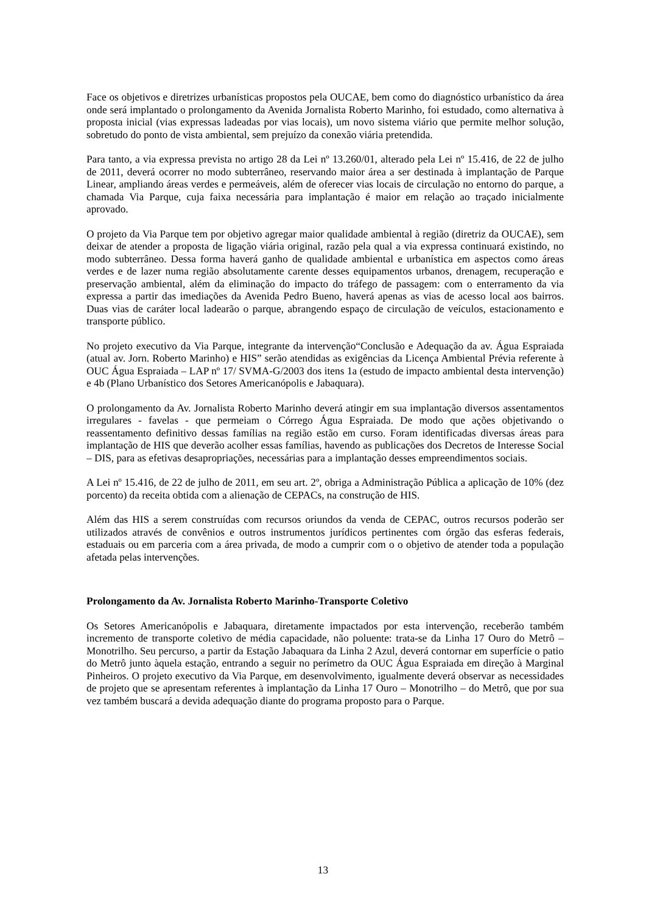Face os objetivos e diretrizes urbanísticas propostos pela OUCAE, bem como do diagnóstico urbanístico da área onde será implantado o prolongamento da Avenida Jornalista Roberto Marinho, foi estudado, como alternativa à proposta inicial (vias expressas ladeadas por vias locais), um novo sistema viário que permite melhor solução, sobretudo do ponto de vista ambiental, sem prejuízo da conexão viária pretendida.
Para tanto, a via expressa prevista no artigo 28 da Lei nº 13.260/01, alterado pela Lei nº 15.416, de 22 de julho de 2011, deverá ocorrer no modo subterrâneo, reservando maior área a ser destinada à implantação de Parque Linear, ampliando áreas verdes e permeáveis, além de oferecer vias locais de circulação no entorno do parque, a chamada Via Parque, cuja faixa necessária para implantação é maior em relação ao traçado inicialmente aprovado.
O projeto da Via Parque tem por objetivo agregar maior qualidade ambiental à região (diretriz da OUCAE), sem deixar de atender a proposta de ligação viária original, razão pela qual a via expressa continuará existindo, no modo subterrâneo. Dessa forma haverá ganho de qualidade ambiental e urbanística em aspectos como áreas verdes e de lazer numa região absolutamente carente desses equipamentos urbanos, drenagem, recuperação e preservação ambiental, além da eliminação do impacto do tráfego de passagem: com o enterramento da via expressa a partir das imediações da Avenida Pedro Bueno, haverá apenas as vias de acesso local aos bairros. Duas vias de caráter local ladearão o parque, abrangendo espaço de circulação de veículos, estacionamento e transporte público.
No projeto executivo da Via Parque, integrante da intervenção“Conclusão e Adequação da av. Água Espraiada (atual av. Jorn. Roberto Marinho) e HIS” serão atendidas as exigências da Licença Ambiental Prévia referente à OUC Água Espraiada – LAP nº 17/ SVMA-G/2003 dos itens 1a (estudo de impacto ambiental desta intervenção) e 4b (Plano Urbanístico dos Setores Americanópolis e Jabaquara).
O prolongamento da Av. Jornalista Roberto Marinho deverá atingir em sua implantação diversos assentamentos irregulares - favelas - que permeiam o Córrego Água Espraiada. De modo que ações objetivando o reassentamento definitivo dessas famílias na região estão em curso. Foram identificadas diversas áreas para implantação de HIS que deverão acolher essas famílias, havendo as publicações dos Decretos de Interesse Social – DIS, para as efetivas desapropriações, necessárias para a implantação desses empreendimentos sociais.
A Lei nº 15.416, de 22 de julho de 2011, em seu art. 2º, obriga a Administração Pública a aplicação de 10% (dez porcento) da receita obtida com a alienação de CEPACs, na construção de HIS.
Além das HIS a serem construídas com recursos oriundos da venda de CEPAC, outros recursos poderão ser utilizados através de convênios e outros instrumentos jurídicos pertinentes com órgão das esferas federais, estaduais ou em parceria com a área privada, de modo a cumprir com o o objetivo de atender toda a população afetada pelas intervenções.
Prolongamento da Av. Jornalista Roberto Marinho-Transporte Coletivo
Os Setores Americanópolis e Jabaquara, diretamente impactados por esta intervenção, receberão também incremento de transporte coletivo de média capacidade, não poluente: trata-se da Linha 17 Ouro do Metrô – Monotrilho. Seu percurso, a partir da Estação Jabaquara da Linha 2 Azul, deverá contornar em superfície o patio do Metrô junto àquela estação, entrando a seguir no perímetro da OUC Água Espraiada em direção à Marginal Pinheiros. O projeto executivo da Via Parque, em desenvolvimento, igualmente deverá observar as necessidades de projeto que se apresentam referentes à implantação da Linha 17 Ouro – Monotrilho – do Metrô, que por sua vez também buscará a devida adequação diante do programa proposto para o Parque.
13